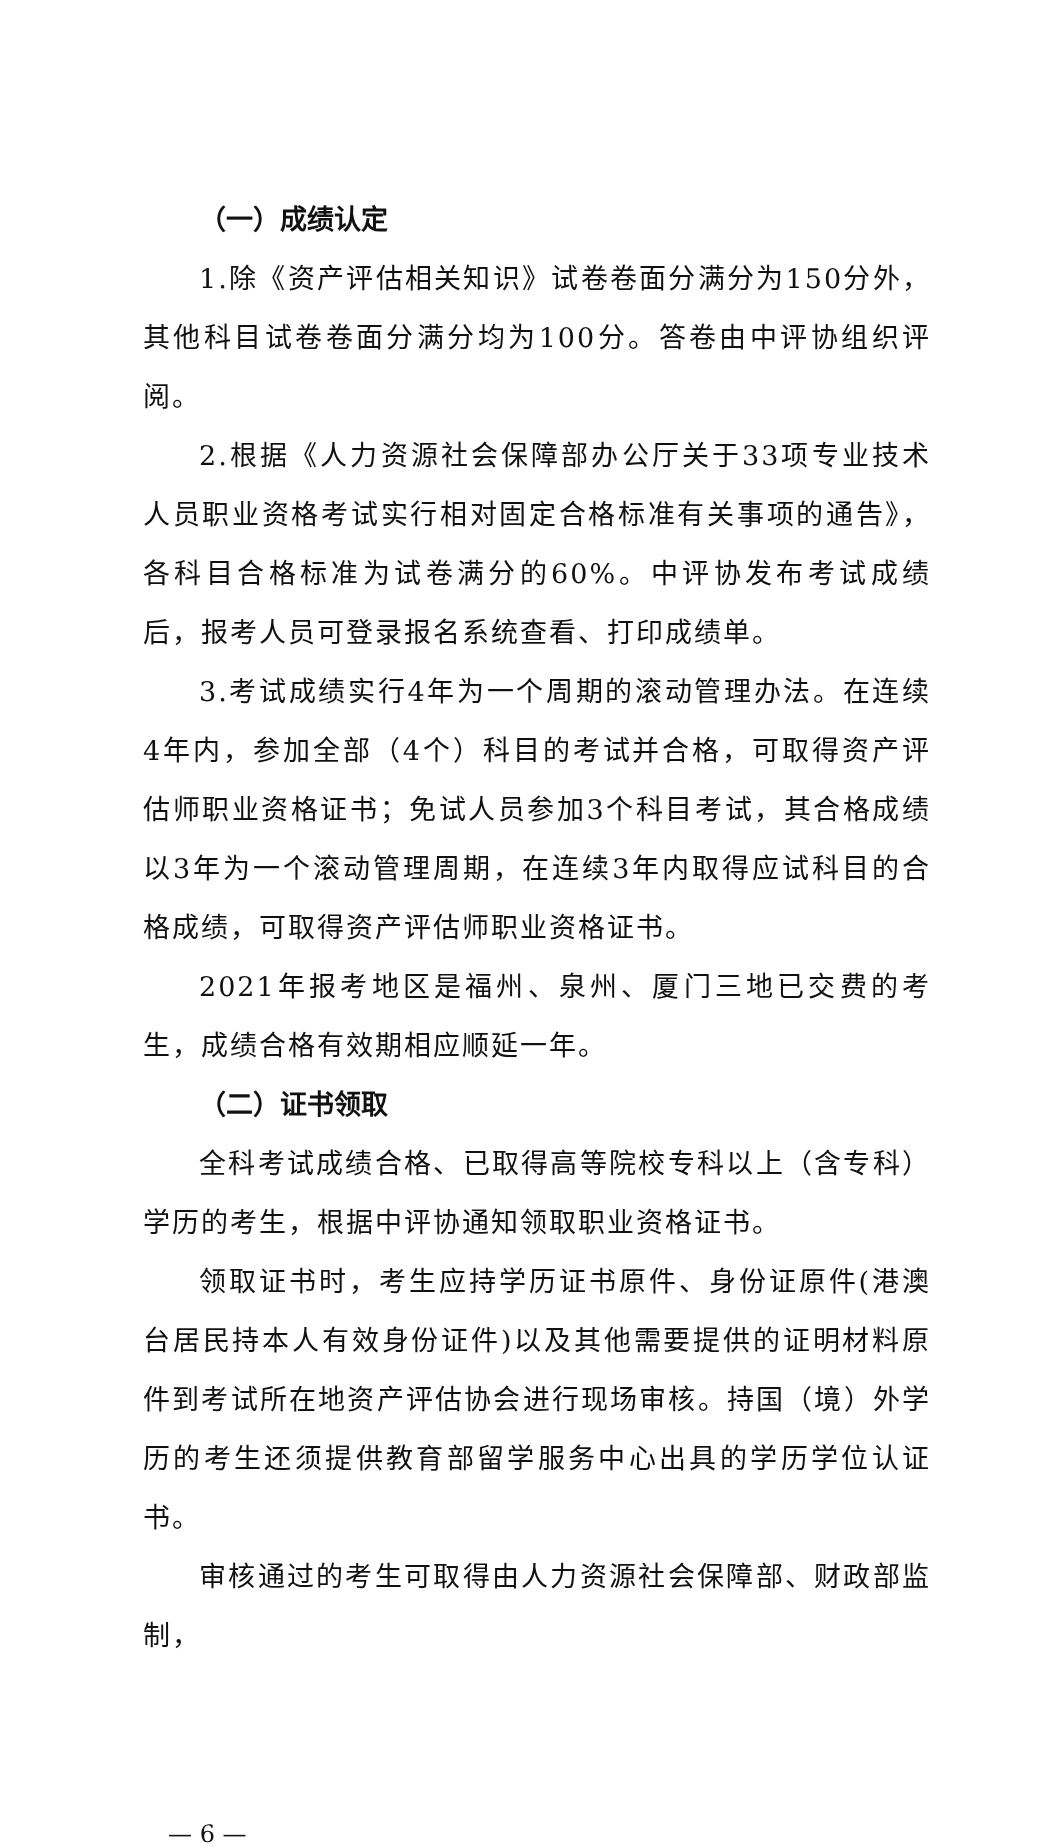（一）成绩认定
1.除《资产评估相关知识》试卷卷面分满分为150分外，其他科目试卷卷面分满分均为100分。答卷由中评协组织评阅。
2.根据《人力资源社会保障部办公厅关于33项专业技术人员职业资格考试实行相对固定合格标准有关事项的通告》，各科目合格标准为试卷满分的60%。中评协发布考试成绩后，报考人员可登录报名系统查看、打印成绩单。
3.考试成绩实行4年为一个周期的滚动管理办法。在连续4年内，参加全部（4个）科目的考试并合格，可取得资产评估师职业资格证书；免试人员参加3个科目考试，其合格成绩以3年为一个滚动管理周期，在连续3年内取得应试科目的合格成绩，可取得资产评估师职业资格证书。
2021年报考地区是福州、泉州、厦门三地已交费的考生，成绩合格有效期相应顺延一年。
（二）证书领取
全科考试成绩合格、已取得高等院校专科以上（含专科）学历的考生，根据中评协通知领取职业资格证书。
领取证书时，考生应持学历证书原件、身份证原件(港澳台居民持本人有效身份证件)以及其他需要提供的证明材料原件到考试所在地资产评估协会进行现场审核。持国（境）外学历的考生还须提供教育部留学服务中心出具的学历学位认证书。
审核通过的考生可取得由人力资源社会保障部、财政部监制，
— 6 —